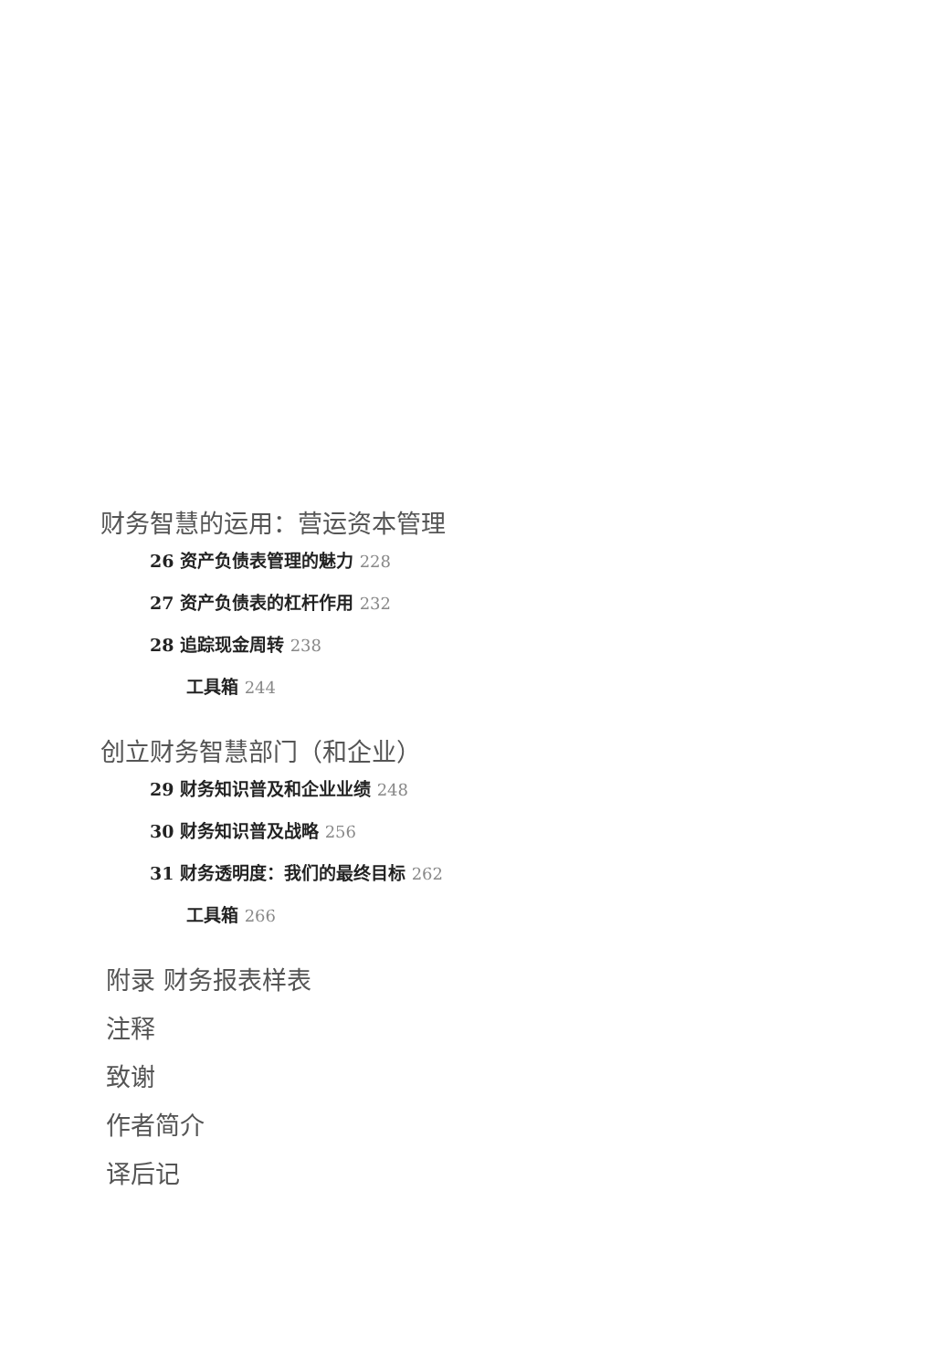财务智慧的运用：营运资本管理
26 资产负债表管理的魅力 228
27 资产负债表的杠杆作用 232
28 追踪现金周转 238
工具箱 244
创立财务智慧部门（和企业）
29 财务知识普及和企业业绩 248
30 财务知识普及战略 256
31 财务透明度：我们的最终目标 262
工具箱 266
附录 财务报表样表
注释
致谢
作者简介
译后记